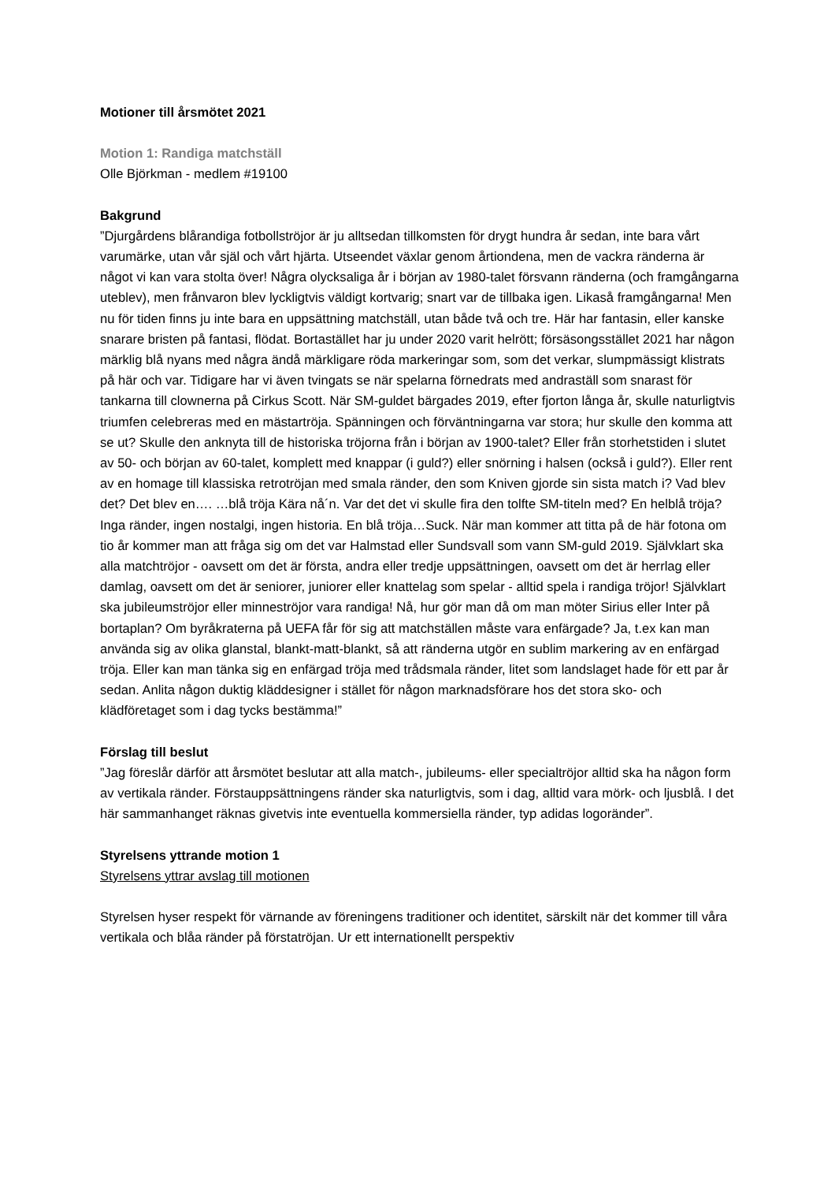Motioner till årsmötet 2021
Motion 1: Randiga matchställ
Olle Björkman - medlem #19100
Bakgrund
”Djurgårdens blårandiga fotbollströjor är ju alltsedan tillkomsten för drygt hundra år sedan, inte bara vårt varumärke, utan vår själ och vårt hjärta. Utseendet växlar genom årtiondena, men de vackra ränderna är något vi kan vara stolta över! Några olycksaliga år i början av 1980-talet försvann ränderna (och framgångarna uteblev), men frånvaron blev lyckligtvis väldigt kortvarig; snart var de tillbaka igen. Likaså framgångarna! Men nu för tiden finns ju inte bara en uppsättning matchställ, utan både två och tre. Här har fantasin, eller kanske snarare bristen på fantasi, flödat. Bortastället har ju under 2020 varit helrött; försäsongsstället 2021 har någon märklig blå nyans med några ändå märkligare röda markeringar som, som det verkar, slumpmässigt klistrats på här och var. Tidigare har vi även tvingats se när spelarna förnedrats med andraställ som snarast för tankarna till clownerna på Cirkus Scott. När SM-guldet bärgades 2019, efter fjorton långa år, skulle naturligtvis triumfen celebreras med en mästartröja. Spänningen och förväntningarna var stora; hur skulle den komma att se ut? Skulle den anknyta till de historiska tröjorna från i början av 1900-talet? Eller från storhetstiden i slutet av 50- och början av 60-talet, komplett med knappar (i guld?) eller snörning i halsen (också i guld?). Eller rent av en homage till klassiska retrotröjan med smala ränder, den som Kniven gjorde sin sista match i? Vad blev det? Det blev en…. …blå tröja Kära nå´n. Var det det vi skulle fira den tolfte SM-titeln med? En helblå tröja? Inga ränder, ingen nostalgi, ingen historia. En blå tröja…Suck. När man kommer att titta på de här fotona om tio år kommer man att fråga sig om det var Halmstad eller Sundsvall som vann SM-guld 2019. Självklart ska alla matchtröjor - oavsett om det är första, andra eller tredje uppsättningen, oavsett om det är herrlag eller damlag, oavsett om det är seniorer, juniorer eller knattelag som spelar - alltid spela i randiga tröjor! Självklart ska jubileumströjor eller minneströjor vara randiga! Nå, hur gör man då om man möter Sirius eller Inter på bortaplan? Om byråkraterna på UEFA får för sig att matchställen måste vara enfärgade? Ja, t.ex kan man använda sig av olika glanstal, blankt-matt-blankt, så att ränderna utgör en sublim markering av en enfärgad tröja. Eller kan man tänka sig en enfärgad tröja med trådsmala ränder, litet som landslaget hade för ett par år sedan. Anlita någon duktig kläddesigner i stället för någon marknadsförare hos det stora sko- och klädföretaget som i dag tycks bestämma!”
Förslag till beslut
”Jag föreslår därför att årsmötet beslutar att alla match-, jubileums- eller specialtröjor alltid ska ha någon form av vertikala ränder. Förstauppsättningens ränder ska naturligtvis, som i dag, alltid vara mörk- och ljusblå. I det här sammanhanget räknas givetvis inte eventuella kommersiella ränder, typ adidas logoränder”.
Styrelsens yttrande motion 1
Styrelsens yttrar avslag till motionen
Styrelsen hyser respekt för värnande av föreningens traditioner och identitet, särskilt när det kommer till våra vertikala och blåa ränder på förstatröjan. Ur ett internationellt perspektiv